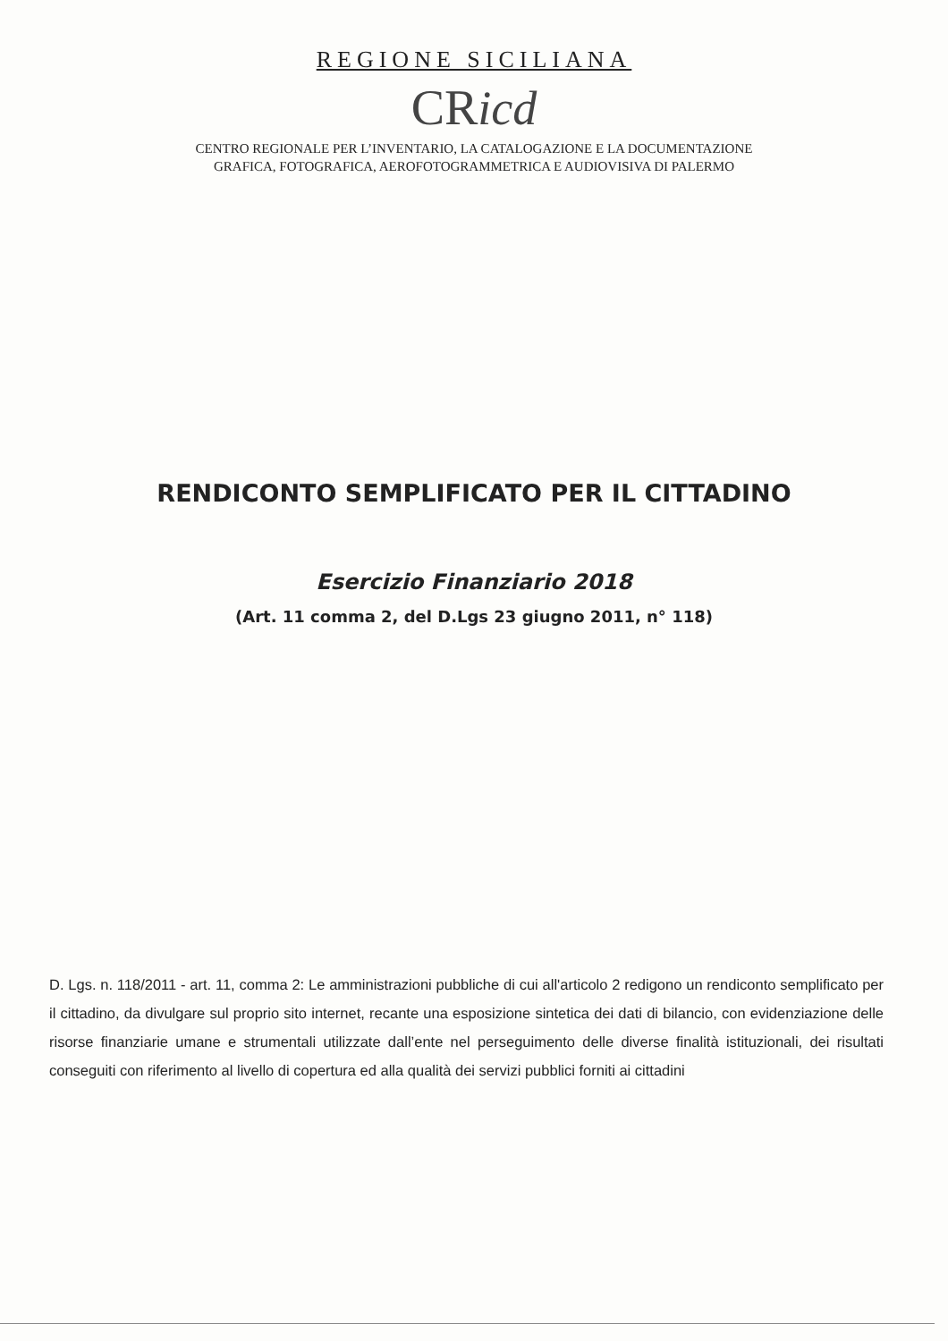REGIONE SICILIANA
CRicd
CENTRO REGIONALE PER L’INVENTARIO, LA CATALOGAZIONE E LA DOCUMENTAZIONE
GRAFICA, FOTOGRAFICA, AEROFOTOGRAMMETRICA E AUDIOVISIVA DI PALERMO
RENDICONTO SEMPLIFICATO PER IL CITTADINO
Esercizio Finanziario 2018
(Art. 11 comma 2, del D.Lgs 23 giugno 2011, n° 118)
D. Lgs. n. 118/2011 - art. 11, comma 2: Le amministrazioni pubbliche di cui all'articolo 2 redigono un rendiconto semplificato per il cittadino, da divulgare sul proprio sito internet, recante una esposizione sintetica dei dati di bilancio, con evidenziazione delle risorse finanziarie umane e strumentali utilizzate dall’ente nel perseguimento delle diverse finalità istituzionali, dei risultati conseguiti con riferimento al livello di copertura ed alla qualità dei servizi pubblici forniti ai cittadini